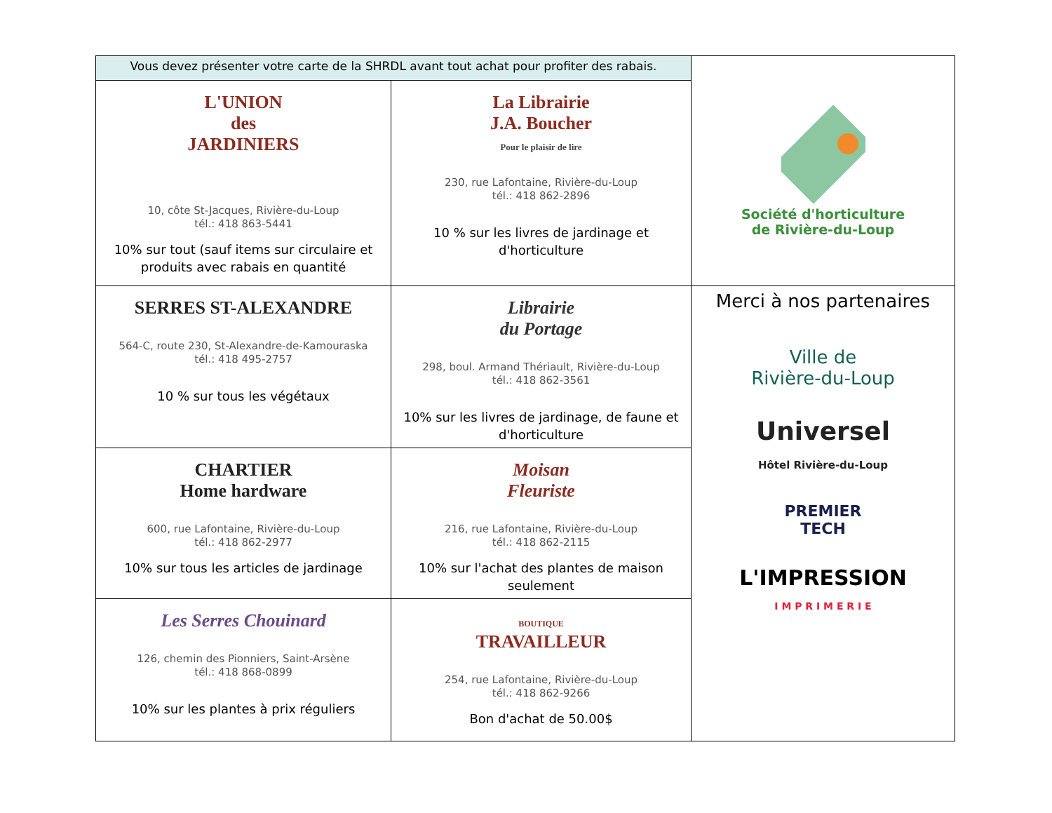| Vous devez présenter votre carte de la SHRDL avant tout achat pour profiter des rabais. | | Société d'horticulture de Rivière-du-Loup |
| L'UNION des JARDINIERS 10, côte St-Jacques, Rivière-du-Loup tél.: 418 863-5441 10% sur tout (sauf items sur circulaire et produits avec rabais en quantité | La Librairie J.A. Boucher Pour le plaisir de lire 230, rue Lafontaine, Rivière-du-Loup tél.: 418 862-2896 10 % sur les livres de jardinage et d'horticulture | |
| SERRES ST-ALEXANDRE 564-C, route 230, St-Alexandre-de-Kamouraska tél.: 418 495-2757 10 % sur tous les végétaux | Librairie du Portage 298, boul. Armand Thériault, Rivière-du-Loup tél.: 418 862-3561 10% sur les livres de jardinage, de faune et d'horticulture | Merci à nos partenaires Ville de Rivière-du-Loup Universel Hôtel Rivière-du-Loup PREMIER TECH L'IMPRESSION I M P R I M E R I E |
| CHARTIER Home hardware 600, rue Lafontaine, Rivière-du-Loup tél.: 418 862-2977 10% sur tous les articles de jardinage | Moisan Fleuriste 216, rue Lafontaine, Rivière-du-Loup tél.: 418 862-2115 10% sur l'achat des plantes de maison seulement | |
| Les Serres Chouinard 126, chemin des Pionniers, Saint-Arsène tél.: 418 868-0899 10% sur les plantes à prix réguliers | BOUTIQUE TRAVAILLEUR 254, rue Lafontaine, Rivière-du-Loup tél.: 418 862-9266 Bon d'achat de 50.00$ | |